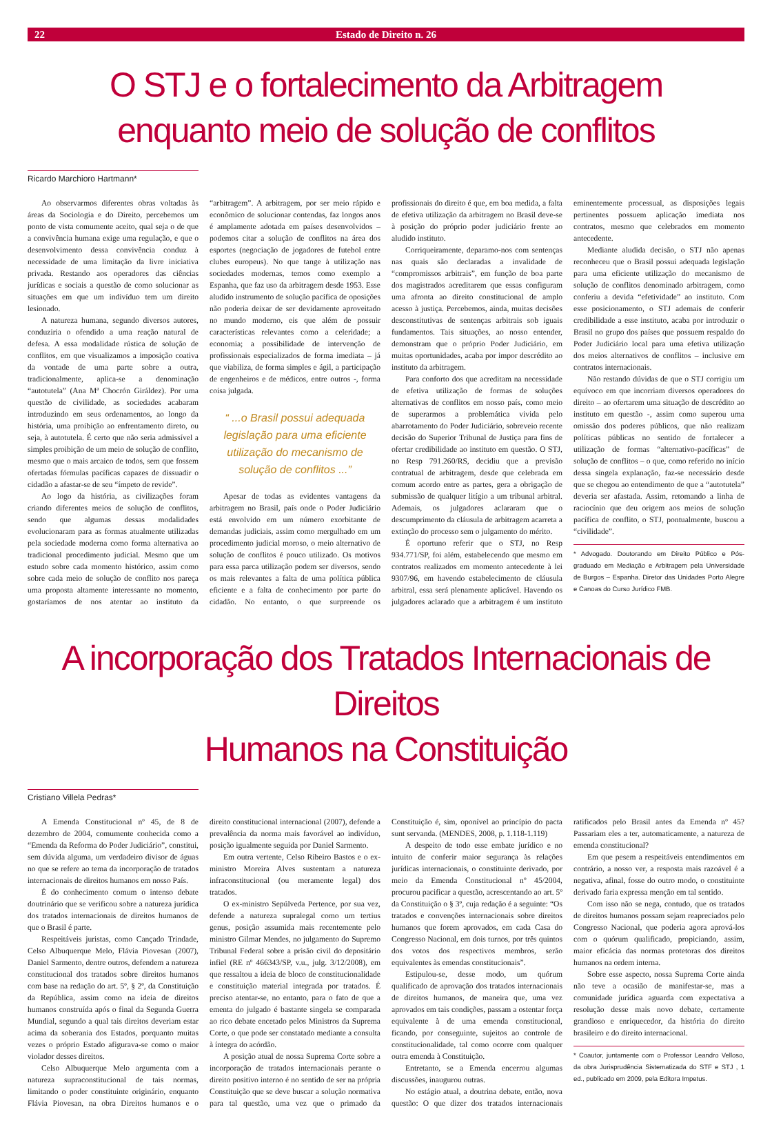22 Estado de Direito n. 26
O STJ e o fortalecimento da Arbitragem
enquanto meio de solução de conflitos
Ricardo Marchioro Hartmann*
Ao observarmos diferentes obras voltadas às áreas da Sociologia e do Direito, percebemos um ponto de vista comumente aceito, qual seja o de que a convivência humana exige uma regulação, e que o desenvolvimento dessa convivência conduz à necessidade de uma limitação da livre iniciativa privada. Restando aos operadores das ciências jurídicas e sociais a questão de como solucionar as situações em que um indivíduo tem um direito lesionado.
A natureza humana, segundo diversos autores, conduziria o ofendido a uma reação natural de defesa. A essa modalidade rústica de solução de conflitos, em que visualizamos a imposição coativa da vontade de uma parte sobre a outra, tradicionalmente, aplica-se a denominação “autotutela” (Ana Mª Chocrón Giráldez). Por uma questão de civilidade, as sociedades acabaram introduzindo em seus ordenamentos, ao longo da história, uma proibição ao enfrentamento direto, ou seja, à autotutela. É certo que não seria admissível a simples proibição de um meio de solução de conflito, mesmo que o mais arcaico de todos, sem que fossem ofertadas fórmulas pacíficas capazes de dissuadir o cidadão a afastar-se de seu “ímpeto de revide”.
Ao logo da história, as civilizações foram criando diferentes meios de solução de conflitos, sendo que algumas dessas modalidades evolucionaram para as formas atualmente utilizadas pela sociedade moderna como forma alternativa ao tradicional procedimento judicial. Mesmo que um estudo sobre cada momento histórico, assim como sobre cada meio de solução de conflito nos pareça uma proposta altamente interessante no momento, gostaríamos de nos atentar ao instituto da “arbitragem”. A arbitragem, por ser meio rápido e econômico de solucionar contendas, faz longos anos é amplamente adotada em países desenvolvidos – podemos citar a solução de conflitos na área dos esportes (negociação de jogadores de futebol entre clubes europeus). No que tange à utilização nas sociedades modernas, temos como exemplo a Espanha, que faz uso da arbitragem desde 1953. Esse aludido instrumento de solução pacífica de oposições não poderia deixar de ser devidamente aproveitado no mundo moderno, eis que além de possuir características relevantes como a celeridade; a economia; a possibilidade de intervenção de profissionais especializados de forma imediata – já que viabiliza, de forma simples e ágil, a participação de engenheiros e de médicos, entre outros -, forma coisa julgada.
“ ...o Brasil possui adequada legislação para uma eficiente utilização do mecanismo de solução de conflitos ...”
Apesar de todas as evidentes vantagens da arbitragem no Brasil, país onde o Poder Judiciário está envolvido em um número exorbitante de demandas judiciais, assim como mergulhado em um procedimento judicial moroso, o meio alternativo de solução de conflitos é pouco utilizado. Os motivos para essa parca utilização podem ser diversos, sendo os mais relevantes a falta de uma política pública eficiente e a falta de conhecimento por parte do cidadão. No entanto, o que surpreende os profissionais do direito é que, em boa medida, a falta de efetiva utilização da arbitragem no Brasil deve-se à posição do próprio poder judiciário frente ao aludido instituto.
Corriqueiramente, deparamo-nos com sentenças nas quais são declaradas a invalidade de “compromissos arbitrais”, em função de boa parte dos magistrados acreditarem que essas configuram uma afronta ao direito constitucional de amplo acesso à justiça. Percebemos, ainda, muitas decisões desconstitutivas de sentenças arbitrais sob iguais fundamentos. Tais situações, ao nosso entender, demonstram que o próprio Poder Judiciário, em muitas oportunidades, acaba por impor descrédito ao instituto da arbitragem.
Para conforto dos que acreditam na necessidade de efetiva utilização de formas de soluções alternativas de conflitos em nosso país, como meio de superarmos a problemática vivida pelo abarrotamento do Poder Judiciário, sobreveio recente decisão do Superior Tribunal de Justiça para fins de ofertar credibilidade ao instituto em questão. O STJ, no Resp 791.260/RS, decidiu que a previsão contratual de arbitragem, desde que celebrada em comum acordo entre as partes, gera a obrigação de submissão de qualquer litígio a um tribunal arbitral. Ademais, os julgadores aclararam que o descumprimento da cláusula de arbitragem acarreta a extinção do processo sem o julgamento do mérito.
É oportuno referir que o STJ, no Resp 934.771/SP, foi além, estabelecendo que mesmo em contratos realizados em momento antecedente à lei 9307/96, em havendo estabelecimento de cláusula arbitral, essa será plenamente aplicável. Havendo os julgadores aclarado que a arbitragem é um instituto eminentemente processual, as disposições legais pertinentes possuem aplicação imediata nos contratos, mesmo que celebrados em momento antecedente.
Mediante aludida decisão, o STJ não apenas reconheceu que o Brasil possui adequada legislação para uma eficiente utilização do mecanismo de solução de conflitos denominado arbitragem, como conferiu a devida “efetividade” ao instituto. Com esse posicionamento, o STJ ademais de conferir credibilidade a esse instituto, acaba por introduzir o Brasil no grupo dos países que possuem respaldo do Poder Judiciário local para uma efetiva utilização dos meios alternativos de conflitos – inclusive em contratos internacionais.
Não restando dúvidas de que o STJ corrigiu um equívoco em que incorriam diversos operadores do direito – ao ofertarem uma situação de descrédito ao instituto em questão -, assim como superou uma omissão dos poderes públicos, que não realizam políticas públicas no sentido de fortalecer a utilização de formas “alternativo-pacíficas” de solução de conflitos – o que, como referido no início dessa singela explanação, faz-se necessário desde que se chegou ao entendimento de que a “autotutela” deveria ser afastada. Assim, retomando a linha de raciocínio que deu origem aos meios de solução pacífica de conflito, o STJ, pontualmente, buscou a “civilidade”.
* Advogado. Doutorando em Direito Público e Pós-graduado em Mediação e Arbitragem pela Universidade de Burgos – Espanha. Diretor das Unidades Porto Alegre e Canoas do Curso Jurídico FMB.
A incorporação dos Tratados Internacionais de Direitos
Humanos na Constituição
Cristiano Villela Pedras*
A Emenda Constitucional nº 45, de 8 de dezembro de 2004, comumente conhecida como a “Emenda da Reforma do Poder Judiciário”, constitui, sem dúvida alguma, um verdadeiro divisor de águas no que se refere ao tema da incorporação de tratados internacionais de direitos humanos em nosso País.
É do conhecimento comum o intenso debate doutrinário que se verificou sobre a natureza jurídica dos tratados internacionais de direitos humanos de que o Brasil é parte.
Respeitáveis juristas, como Cançado Trindade, Celso Albuquerque Melo, Flávia Piovesan (2007), Daniel Sarmento, dentre outros, defendem a natureza constitucional dos tratados sobre direitos humanos com base na redação do art. 5º, § 2º, da Constituição da República, assim como na ideia de direitos humanos construída após o final da Segunda Guerra Mundial, segundo a qual tais direitos deveriam estar acima da soberania dos Estados, porquanto muitas vezes o próprio Estado afigurava-se como o maior violador desses direitos.
Celso Albuquerque Melo argumenta com a natureza supraconstitucional de tais normas, limitando o poder constituinte originário, enquanto Flávia Piovesan, na obra Direitos humanos e o direito constitucional internacional (2007), defende a prevalência da norma mais favorável ao indivíduo, posição igualmente seguida por Daniel Sarmento.
Em outra vertente, Celso Ribeiro Bastos e o ex-ministro Moreira Alves sustentam a natureza infraconstitucional (ou meramente legal) dos tratados.
O ex-ministro Sepúlveda Pertence, por sua vez, defende a natureza supralegal como um tertius genus, posição assumida mais recentemente pelo ministro Gilmar Mendes, no julgamento do Supremo Tribunal Federal sobre a prisão civil do depositário infiel (RE nº 466343/SP, v.u., julg. 3/12/2008), em que ressaltou a ideia de bloco de constitucionalidade e constituição material integrada por tratados. É preciso atentar-se, no entanto, para o fato de que a ementa do julgado é bastante singela se comparada ao rico debate encetado pelos Ministros da Suprema Corte, o que pode ser constatado mediante a consulta à íntegra do acórdão.
A posição atual de nossa Suprema Corte sobre a incorporação de tratados internacionais perante o direito positivo interno é no sentido de ser na própria Constituição que se deve buscar a solução normativa para tal questão, uma vez que o primado da Constituição é, sim, oponível ao princípio do pacta sunt servanda. (MENDES, 2008, p. 1.118-1.119)
A despeito de todo esse embate jurídico e no intuito de conferir maior segurança às relações jurídicas internacionais, o constituinte derivado, por meio da Emenda Constitucional nº 45/2004, procurou pacificar a questão, acrescentando ao art. 5º da Constituição o § 3º, cuja redação é a seguinte: “Os tratados e convenções internacionais sobre direitos humanos que forem aprovados, em cada Casa do Congresso Nacional, em dois turnos, por três quintos dos votos dos respectivos membros, serão equivalentes às emendas constitucionais”.
Estipulou-se, desse modo, um quórum qualificado de aprovação dos tratados internacionais de direitos humanos, de maneira que, uma vez aprovados em tais condições, passam a ostentar força equivalente à de uma emenda constitucional, ficando, por conseguinte, sujeitos ao controle de constitucionalidade, tal como ocorre com qualquer outra emenda à Constituição.
Entretanto, se a Emenda encerrou algumas discussões, inaugurou outras.
No estágio atual, a doutrina debate, então, nova questão: O que dizer dos tratados internacionais ratificados pelo Brasil antes da Emenda nº 45? Passariam eles a ter, automaticamente, a natureza de emenda constitucional?
Em que pesem a respeitáveis entendimentos em contrário, a nosso ver, a resposta mais razoável é a negativa, afinal, fosse do outro modo, o constituinte derivado faria expressa menção em tal sentido.
Com isso não se nega, contudo, que os tratados de direitos humanos possam sejam reapreciados pelo Congresso Nacional, que poderia agora aprová-los com o quórum qualificado, propiciando, assim, maior eficácia das normas protetoras dos direitos humanos na ordem interna.
Sobre esse aspecto, nossa Suprema Corte ainda não teve a ocasião de manifestar-se, mas a comunidade jurídica aguarda com expectativa a resolução desse mais novo debate, certamente grandioso e enriquecedor, da história do direito brasileiro e do direito internacional.
* Coautor, juntamente com o Professor Leandro Velloso, da obra Jurisprudência Sistematizada do STF e STJ , 1 ed., publicado em 2009, pela Editora Impetus.